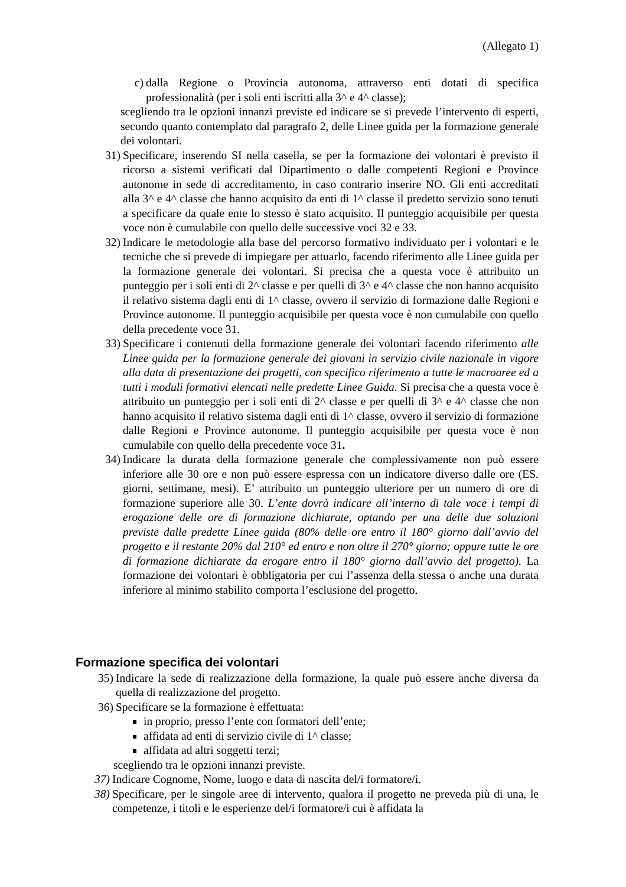(Allegato 1)
c) dalla Regione o Provincia autonoma, attraverso enti dotati di specifica professionalità (per i soli enti iscritti alla 3^ e 4^ classe);
scegliendo tra le opzioni innanzi previste ed indicare se si prevede l’intervento di esperti, secondo quanto contemplato dal paragrafo 2, delle Linee guida per la formazione generale dei volontari.
31) Specificare, inserendo SI nella casella, se per la formazione dei volontari è previsto il ricorso a sistemi verificati dal Dipartimento o dalle competenti Regioni e Province autonome in sede di accreditamento, in caso contrario inserire NO. Gli enti accreditati alla 3^ e 4^ classe che hanno acquisito da enti di 1^ classe il predetto servizio sono tenuti a specificare da quale ente lo stesso è stato acquisito. Il punteggio acquisibile per questa voce non è cumulabile con quello delle successive voci 32 e 33.
32) Indicare le metodologie alla base del percorso formativo individuato per i volontari e le tecniche che si prevede di impiegare per attuarlo, facendo riferimento alle Linee guida per la formazione generale dei volontari. Si precisa che a questa voce è attribuito un punteggio per i soli enti di 2^ classe e per quelli di 3^ e 4^ classe che non hanno acquisito il relativo sistema dagli enti di 1^ classe, ovvero il servizio di formazione dalle Regioni e Province autonome. Il punteggio acquisibile per questa voce è non cumulabile con quello della precedente voce 31.
33) Specificare i contenuti della formazione generale dei volontari facendo riferimento alle Linee guida per la formazione generale dei giovani in servizio civile nazionale in vigore alla data di presentazione dei progetti, con specifico riferimento a tutte le macroaree ed a tutti i moduli formativi elencati nelle predette Linee Guida. Si precisa che a questa voce è attribuito un punteggio per i soli enti di 2^ classe e per quelli di 3^ e 4^ classe che non hanno acquisito il relativo sistema dagli enti di 1^ classe, ovvero il servizio di formazione dalle Regioni e Province autonome. Il punteggio acquisibile per questa voce è non cumulabile con quello della precedente voce 31.
34) Indicare la durata della formazione generale che complessivamente non può essere inferiore alle 30 ore e non può essere espressa con un indicatore diverso dalle ore (ES. giorni, settimane, mesi). E’ attribuito un punteggio ulteriore per un numero di ore di formazione superiore alle 30. L’ente dovrà indicare all’interno di tale voce i tempi di erogazione delle ore di formazione dichiarate, optando per una delle due soluzioni previste dalle predette Linee guida (80% delle ore entro il 180° giorno dall’avvio del progetto e il restante 20% dal 210° ed entro e non oltre il 270° giorno; oppure tutte le ore di formazione dichiarate da erogare entro il 180° giorno dall’avvio del progetto). La formazione dei volontari è obbligatoria per cui l’assenza della stessa o anche una durata inferiore al minimo stabilito comporta l’esclusione del progetto.
Formazione specifica dei volontari
35) Indicare la sede di realizzazione della formazione, la quale può essere anche diversa da quella di realizzazione del progetto.
36) Specificare se la formazione è effettuata:
in proprio, presso l’ente con formatori dell’ente;
affidata ad enti di servizio civile di 1^ classe;
affidata ad altri soggetti terzi;
scegliendo tra le opzioni innanzi previste.
37) Indicare Cognome, Nome, luogo e data di nascita del/i formatore/i.
38) Specificare, per le singole aree di intervento, qualora il progetto ne preveda più di una, le competenze, i titoli e le esperienze del/i formatore/i cui è affidata la